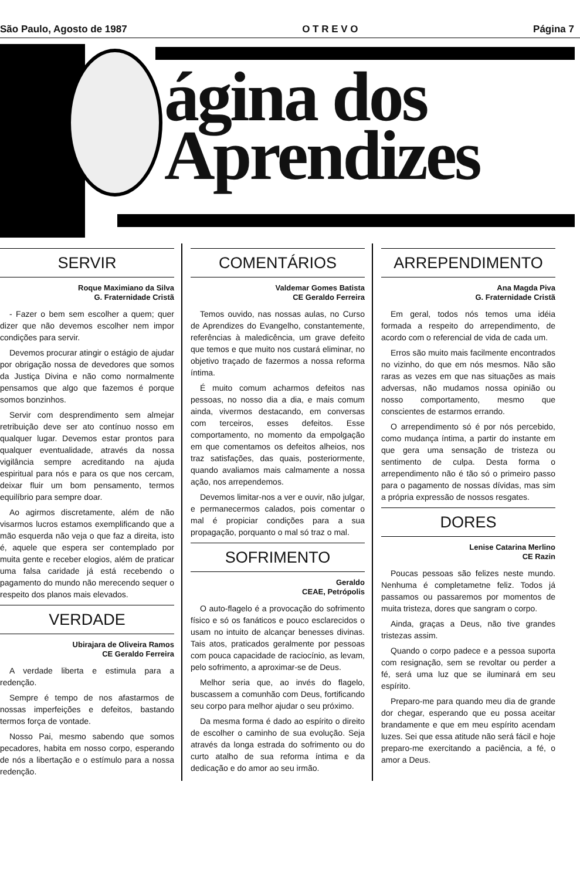São Paulo, Agosto de 1987 O T R E V O Página 7
ágina dos
Aprendizes
SERVIR
Roque Maximiano da Silva
G. Fraternidade Cristã
- Fazer o bem sem escolher a quem; quer dizer que não devemos escolher nem impor condições para servir.
Devemos procurar atingir o estágio de ajudar por obrigação nossa de devedores que somos da Justiça Divina e não como normalmente pensamos que algo que fazemos é porque somos bonzinhos.
Servir com desprendimento sem almejar retribuição deve ser ato contínuo nosso em qualquer lugar. Devemos estar prontos para qualquer eventualidade, através da nossa vigilância sempre acreditando na ajuda espiritual para nós e para os que nos cercam, deixar fluir um bom pensamento, termos equilíbrio para sempre doar.
Ao agirmos discretamente, além de não visarmos lucros estamos exemplificando que a mão esquerda não veja o que faz a direita, isto é, aquele que espera ser contemplado por muita gente e receber elogios, além de praticar uma falsa caridade já está recebendo o pagamento do mundo não merecendo sequer o respeito dos planos mais elevados.
VERDADE
Ubirajara de Oliveira Ramos
CE Geraldo Ferreira
A verdade liberta e estimula para a redenção.
Sempre é tempo de nos afastarmos de nossas imperfeições e defeitos, bastando termos força de vontade.
Nosso Pai, mesmo sabendo que somos pecadores, habita em nosso corpo, esperando de nós a libertação e o estímulo para a nossa redenção.
COMENTÁRIOS
Valdemar Gomes Batista
CE Geraldo Ferreira
Temos ouvido, nas nossas aulas, no Curso de Aprendizes do Evangelho, constantemente, referências à maledicência, um grave defeito que temos e que muito nos custará eliminar, no objetivo traçado de fazermos a nossa reforma íntima.
É muito comum acharmos defeitos nas pessoas, no nosso dia a dia, e mais comum ainda, vivermos destacando, em conversas com terceiros, esses defeitos. Esse comportamento, no momento da empolgação em que comentamos os defeitos alheios, nos traz satisfações, das quais, posteriormente, quando avaliamos mais calmamente a nossa ação, nos arrependemos.
Devemos limitar-nos a ver e ouvir, não julgar, e permanecermos calados, pois comentar o mal é propiciar condições para a sua propagação, porquanto o mal só traz o mal.
SOFRIMENTO
Geraldo
CEAE, Petrópolis
O auto-flagelo é a provocação do sofrimento físico e só os fanáticos e pouco esclarecidos o usam no intuito de alcançar benesses divinas. Tais atos, praticados geralmente por pessoas com pouca capacidade de raciocínio, as levam, pelo sofrimento, a aproximar-se de Deus.
Melhor seria que, ao invés do flagelo, buscassem a comunhão com Deus, fortificando seu corpo para melhor ajudar o seu próximo.
Da mesma forma é dado ao espírito o direito de escolher o caminho de sua evolução. Seja através da longa estrada do sofrimento ou do curto atalho de sua reforma íntima e da dedicação e do amor ao seu irmão.
ARREPENDIMENTO
Ana Magda Piva
G. Fraternidade Cristã
Em geral, todos nós temos uma idéia formada a respeito do arrependimento, de acordo com o referencial de vida de cada um.
Erros são muito mais facilmente encontrados no vizinho, do que em nós mesmos. Não são raras as vezes em que nas situações as mais adversas, não mudamos nossa opinião ou nosso comportamento, mesmo que conscientes de estarmos errando.
O arrependimento só é por nós percebido, como mudança íntima, a partir do instante em que gera uma sensação de tristeza ou sentimento de culpa. Desta forma o arrependimento não é tão só o primeiro passo para o pagamento de nossas dívidas, mas sim a própria expressão de nossos resgates.
DORES
Lenise Catarina Merlino
CE Razin
Poucas pessoas são felizes neste mundo. Nenhuma é completametne feliz. Todos já passamos ou passaremos por momentos de muita tristeza, dores que sangram o corpo.
Ainda, graças a Deus, não tive grandes tristezas assim.
Quando o corpo padece e a pessoa suporta com resignação, sem se revoltar ou perder a fé, será uma luz que se iluminará em seu espírito.
Preparo-me para quando meu dia de grande dor chegar, esperando que eu possa aceitar brandamente e que em meu espírito acendam luzes. Sei que essa atitude não será fácil e hoje preparo-me exercitando a paciência, a fé, o amor a Deus.